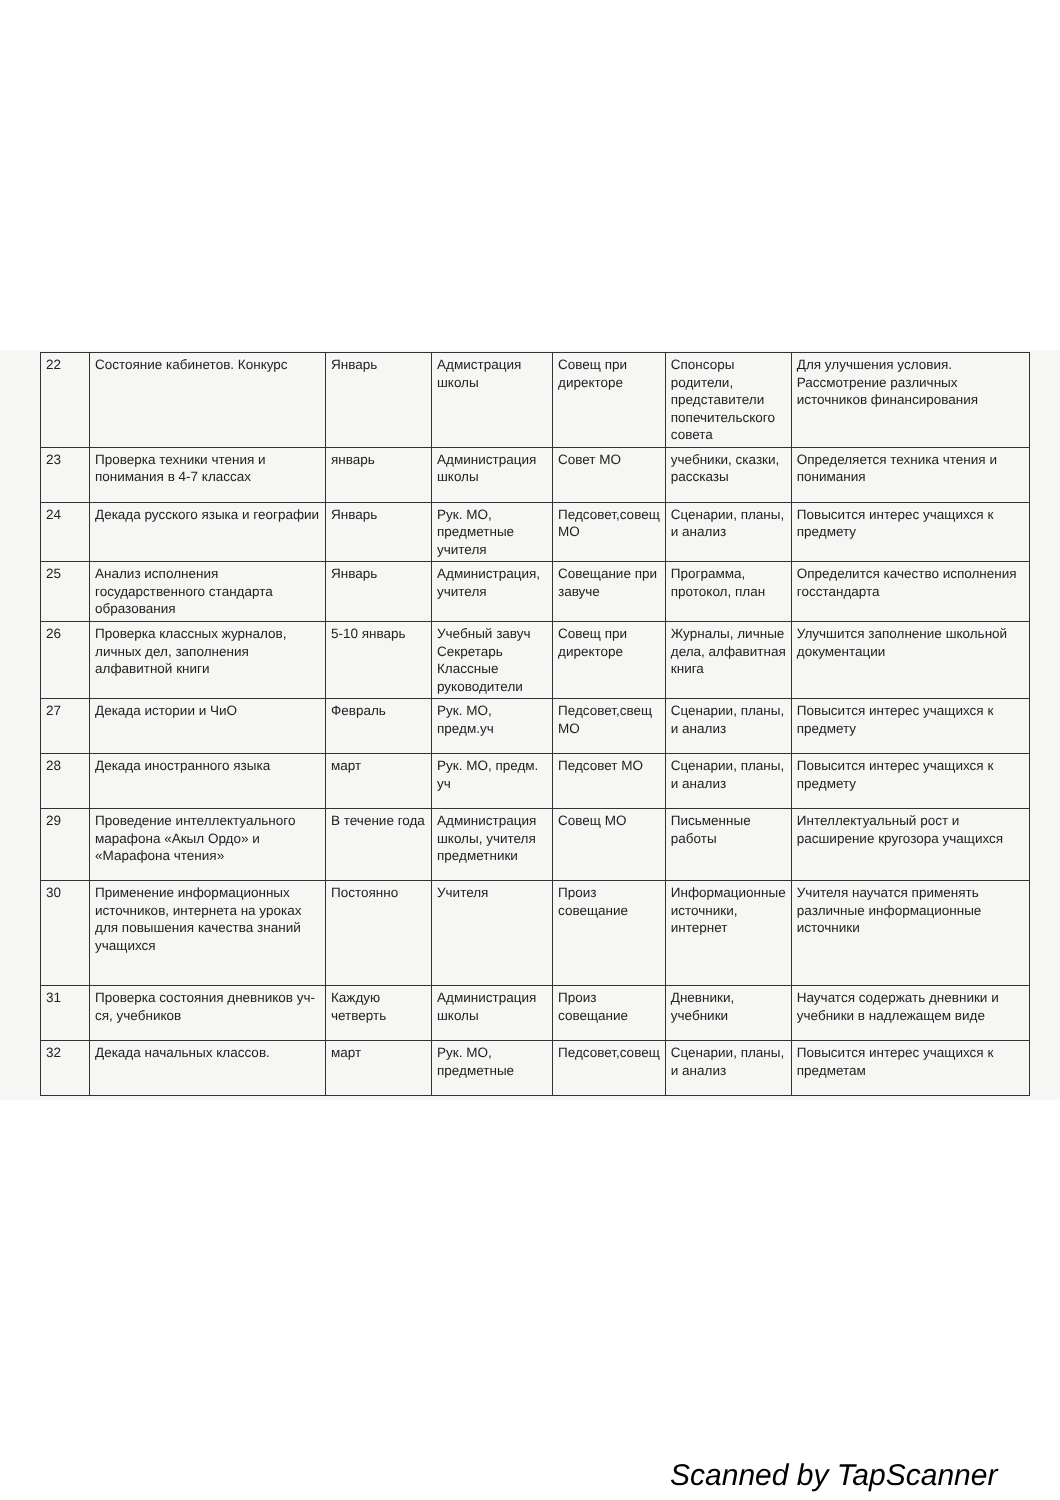| 22 | Состояние кабинетов. Конкурс | Январь | Адмистрация школы | Совещ при директоре | Спонсоры родители, представители попечительского совета | Для улучшения условия. Рассмотрение различных источников финансирования |
| 23 | Проверка техники чтения и понимания в 4-7 классах | январь | Администрация школы | Совет МО | учебники, сказки, рассказы | Определяется техника чтения и понимания |
| 24 | Декада русского языка и географии | Январь | Рук. МО, предметные учителя | Педсовет,совещ МО | Сценарии, планы, и анализ | Повысится интерес учащихся к предмету |
| 25 | Анализ исполнения государственного стандарта образования | Январь | Администрация, учителя | Совещание при завуче | Программа, протокол, план | Определится качество исполнения госстандарта |
| 26 | Проверка классных журналов, личных дел, заполнения алфавитной книги | 5-10 январь | Учебный завуч Секретарь Классные руководители | Совещ при директоре | Журналы, личные дела, алфавитная книга | Улучшится заполнение школьной документации |
| 27 | Декада истории и ЧиО | Февраль | Рук. МО, предм.уч | Педсовет,свещ МО | Сценарии, планы, и анализ | Повысится интерес учащихся к предмету |
| 28 | Декада иностранного языка | март | Рук. МО, предм. уч | Педсовет МО | Сценарии, планы, и анализ | Повысится интерес учащихся к предмету |
| 29 | Проведение интеллектуального марафона «Акыл Ордо» и «Марафона чтения» | В течение года | Администрация школы, учителя предметники | Совещ МО | Письменные работы | Интеллектуальный рост и расширение кругозора учащихся |
| 30 | Применение информационных источников, интернета на уроках для повышения качества знаний учащихся | Постоянно | Учителя | Произ совещание | Информационные источники, интернет | Учителя научатся применять различные информационные источники |
| 31 | Проверка состояния дневников уч-ся, учебников | Каждую четверть | Администрация школы | Произ совещание | Дневники, учебники | Научатся содержать дневники и учебники в надлежащем виде |
| 32 | Декада начальных классов. | март | Рук. МО, предметные | Педсовет,совещ | Сценарии, планы, и анализ | Повысится интерес учащихся к предметам |
Scanned by TapScanner